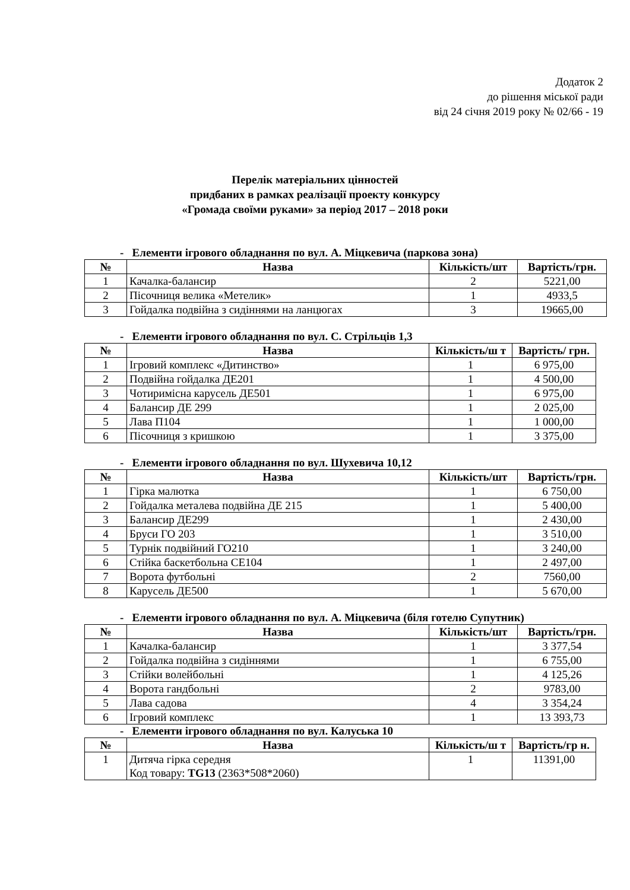Додаток 2
до рішення міської ради
від 24 січня 2019 року № 02/66 - 19
Перелік матеріальних цінностей
придбаних в рамках реалізації проекту конкурсу
«Громада своїми руками» за період 2017 – 2018 роки
- Елементи ігрового обладнання по вул. А. Міцкевича (паркова зона)
| № | Назва | Кількість/шт | Вартість/грн. |
| --- | --- | --- | --- |
| 1 | Качалка-балансир | 2 | 5221,00 |
| 2 | Пісочниця велика «Метелик» | 1 | 4933,5 |
| 3 | Гойдалка подвійна з сидіннями на ланцюгах | 3 | 19665,00 |
- Елементи ігрового обладнання по вул. С. Стрільців 1,3
| № | Назва | Кількість/ш т | Вартість/ грн. |
| --- | --- | --- | --- |
| 1 | Ігровий комплекс «Дитинство» | 1 | 6 975,00 |
| 2 | Подвійна гойдалка ДЕ201 | 1 | 4 500,00 |
| 3 | Чотиримісна карусель ДЕ501 | 1 | 6 975,00 |
| 4 | Балансир ДЕ 299 | 1 | 2 025,00 |
| 5 | Лава П104 | 1 | 1 000,00 |
| 6 | Пісочниця з кришкою | 1 | 3 375,00 |
- Елементи ігрового обладнання по вул. Шухевича 10,12
| № | Назва | Кількість/шт | Вартість/грн. |
| --- | --- | --- | --- |
| 1 | Гірка малютка | 1 | 6 750,00 |
| 2 | Гойдалка металева подвійна ДЕ 215 | 1 | 5 400,00 |
| 3 | Балансир ДЕ299 | 1 | 2 430,00 |
| 4 | Бруси ГО 203 | 1 | 3 510,00 |
| 5 | Турнік подвійний ГО210 | 1 | 3 240,00 |
| 6 | Стійка баскетбольна СЕ104 | 1 | 2 497,00 |
| 7 | Ворота футбольні | 2 | 7560,00 |
| 8 | Карусель ДЕ500 | 1 | 5 670,00 |
- Елементи ігрового обладнання по вул. А. Міцкевича (біля готелю Супутник)
| № | Назва | Кількість/шт | Вартість/грн. |
| --- | --- | --- | --- |
| 1 | Качалка-балансир | 1 | 3 377,54 |
| 2 | Гойдалка подвійна з сидіннями | 1 | 6 755,00 |
| 3 | Стійки волейбольні | 1 | 4 125,26 |
| 4 | Ворота гандбольні | 2 | 9783,00 |
| 5 | Лава садова | 4 | 3 354,24 |
| 6 | Ігровий комплекс | 1 | 13 393,73 |
- Елементи ігрового обладнання по вул. Калуська 10
| № | Назва | Кількість/ш т | Вартість/гр н. |
| --- | --- | --- | --- |
| 1 | Дитяча гірка середня Код товару: TG13 (2363*508*2060) | 1 | 11391,00 |